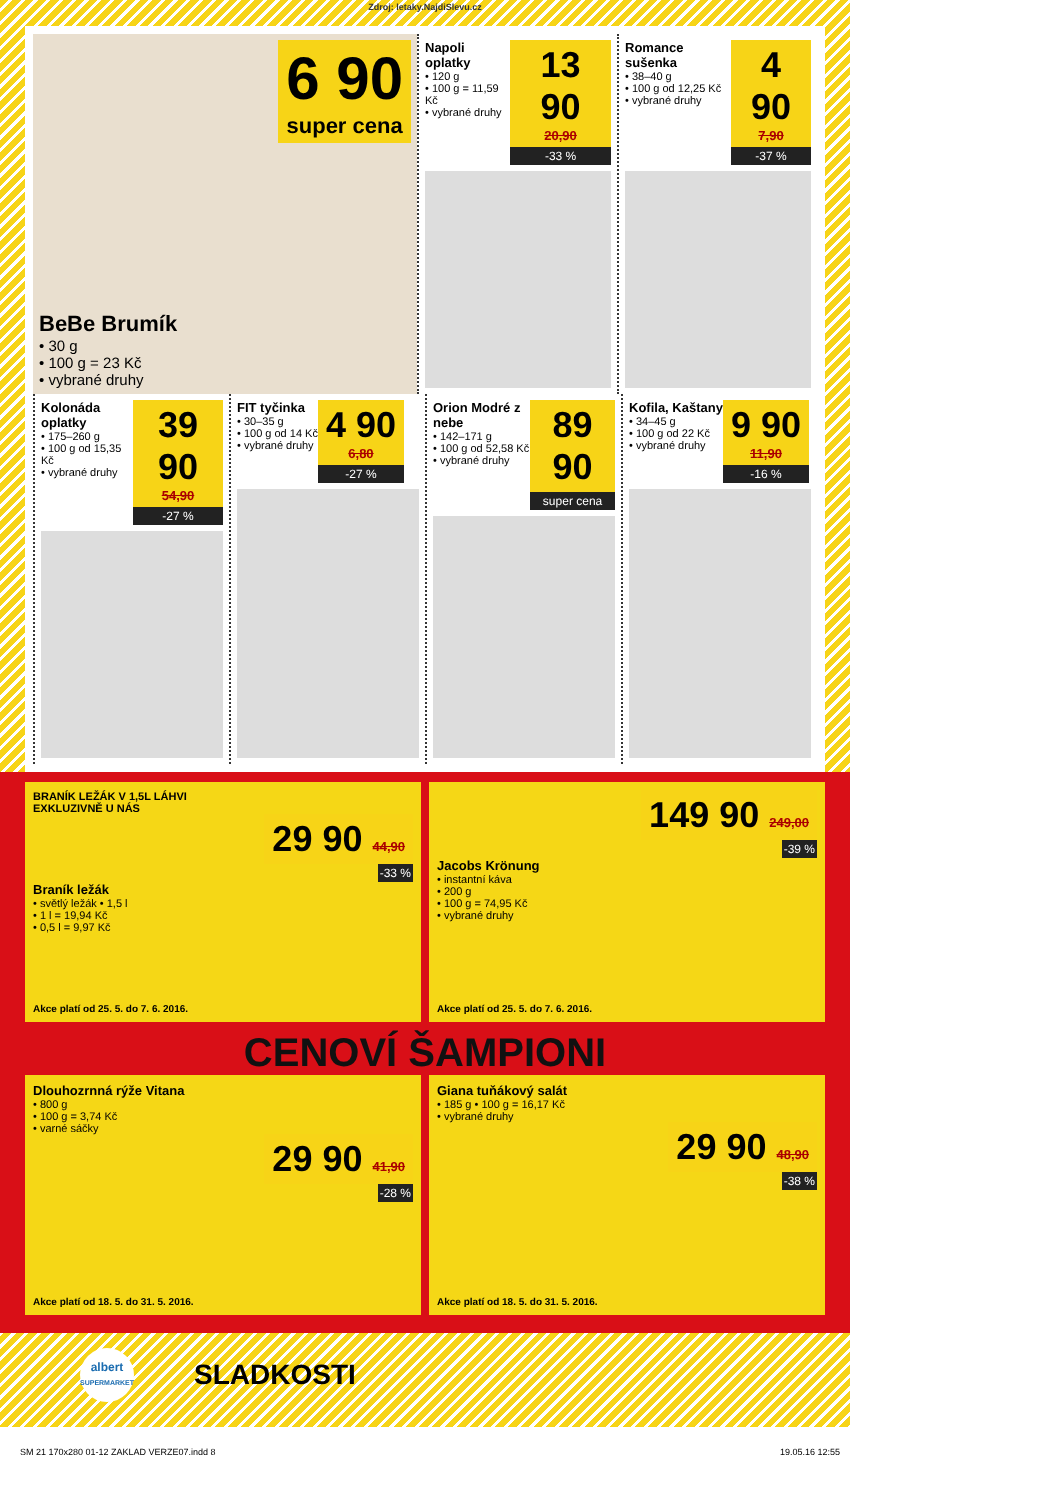Zdroj: letaky.NajdiSlevu.cz
6 90
super cena
BeBe Brumík
• 30 g
• 100 g = 23 Kč
• vybrané druhy
Napoli oplatky
• 120 g
• 100 g = 11,59 Kč
• vybrané druhy
13 90
20,90
-33 %
Romance sušenka
• 38–40 g
• 100 g od 12,25 Kč
• vybrané druhy
4 90
7,90
-37 %
Kolonáda oplatky
• 175–260 g
• 100 g od 15,35 Kč
• vybrané druhy
39 90
54,90
-27 %
FIT tyčinka
• 30–35 g
• 100 g od 14 Kč
• vybrané druhy
4 90
6,80
-27 %
Orion Modré z nebe
• 142–171 g
• 100 g od 52,58 Kč
• vybrané druhy
89 90
super cena
Kofila, Kaštany
• 34–45 g
• 100 g od 22 Kč
• vybrané druhy
9 90
11,90
-16 %
BRANÍK LEŽÁK V 1,5L LÁHVI
EXKLUZIVNĚ U NÁS
29 90 44,90
-33 %
Braník ležák
• světlý ležák • 1,5 l
• 1 l = 19,94 Kč
• 0,5 l = 9,97 Kč
Akce platí od 25. 5. do 7. 6. 2016.
149 90 249,00
-39 %
Jacobs Krönung
• instantní káva
• 200 g
• 100 g = 74,95 Kč
• vybrané druhy
Akce platí od 25. 5. do 7. 6. 2016.
CENOVÍ ŠAMPIONI
Dlouhozrnná rýže Vitana
• 800 g
• 100 g = 3,74 Kč
• varné sáčky
29 90 41,90
-28 %
Akce platí od 18. 5. do 31. 5. 2016.
Giana tuňákový salát
• 185 g • 100 g = 16,17 Kč
• vybrané druhy
29 90 48,90
-38 %
Akce platí od 18. 5. do 31. 5. 2016.
albert
SUPERMARKET
SLADKOSTI
SM 21 170x280 01-12 ZAKLAD VERZE07.indd 8 19.05.16 12:55